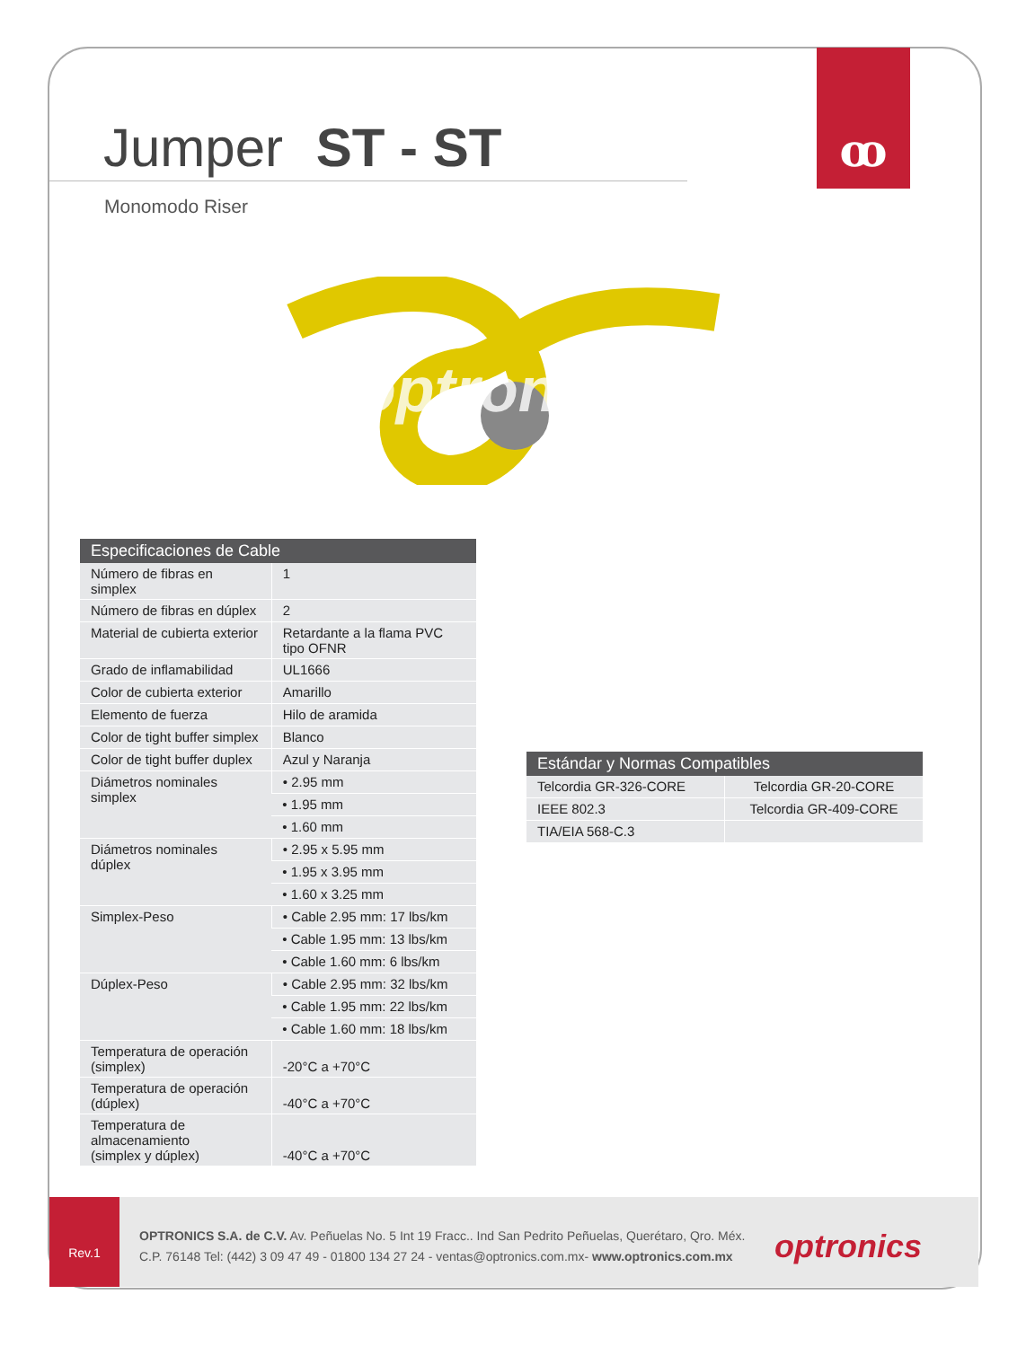ꝏ
Jumper ST - ST
Monomodo Riser
optronics
| Especificaciones de Cable | |
| --- | --- |
| Número de fibras en simplex | 1 |
| Número de fibras en dúplex | 2 |
| Material de cubierta exterior | Retardante a la flama PVC tipo OFNR |
| Grado de inflamabilidad | UL1666 |
| Color de cubierta exterior | Amarillo |
| Elemento de fuerza | Hilo de aramida |
| Color de tight buffer simplex | Blanco |
| Color de tight buffer duplex | Azul y Naranja |
| Diámetros nominales simplex | • 2.95 mm |
| | • 1.95 mm |
| | • 1.60 mm |
| Diámetros nominales dúplex | • 2.95 x 5.95 mm |
| | • 1.95 x 3.95 mm |
| | • 1.60 x 3.25 mm |
| Simplex-Peso | • Cable 2.95 mm: 17 lbs/km |
| | • Cable 1.95 mm: 13 lbs/km |
| | • Cable 1.60 mm: 6 lbs/km |
| Dúplex-Peso | • Cable 2.95 mm: 32 lbs/km |
| | • Cable 1.95 mm: 22 lbs/km |
| | • Cable 1.60 mm: 18 lbs/km |
| Temperatura de operación (simplex) | -20°C a +70°C |
| Temperatura de operación (dúplex) | -40°C a +70°C |
| Temperatura de almacenamiento (simplex y dúplex) | -40°C a +70°C |
| Estándar y Normas Compatibles | |
| --- | --- |
| Telcordia GR-326-CORE | Telcordia GR-20-CORE |
| IEEE 802.3 | Telcordia GR-409-CORE |
| TIA/EIA 568-C.3 | |
Rev.1
OPTRONICS S.A. de C.V. Av. Peñuelas No. 5 Int 19 Fracc.. Ind San Pedrito Peñuelas, Querétaro, Qro. Méx.
C.P. 76148 Tel: (442) 3 09 47 49 - 01800 134 27 24 - ventas@optronics.com.mx- www.optronics.com.mx
optronics